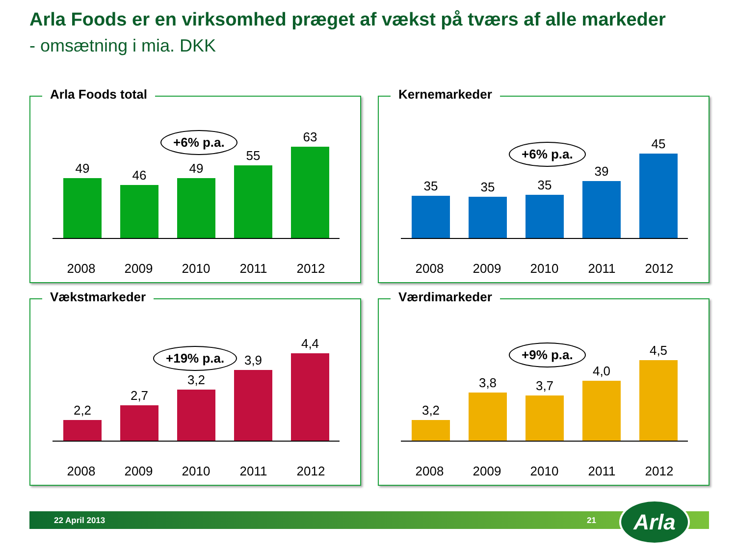Arla Foods er en virksomhed præget af vækst på tværs af alle markeder
- omsætning i mia. DKK
Arla Foods total
49 46 49
55
63
+6% p.a.
2008 2009 2010 2011 2012
Kernemarkeder
35 35 35
39
45
+6% p.a.
2008 2009 2010 2011 2012
Vækstmarkeder
2,2
2,7
3,2
3,9
4,4
+19% p.a.
2008 2009 2010 2011 2012
Værdimarkeder
3,2
3,8 3,7
4,0
4,5
+9% p.a.
2008 2009 2010 2011 2012
22 April 2013 21 Arla